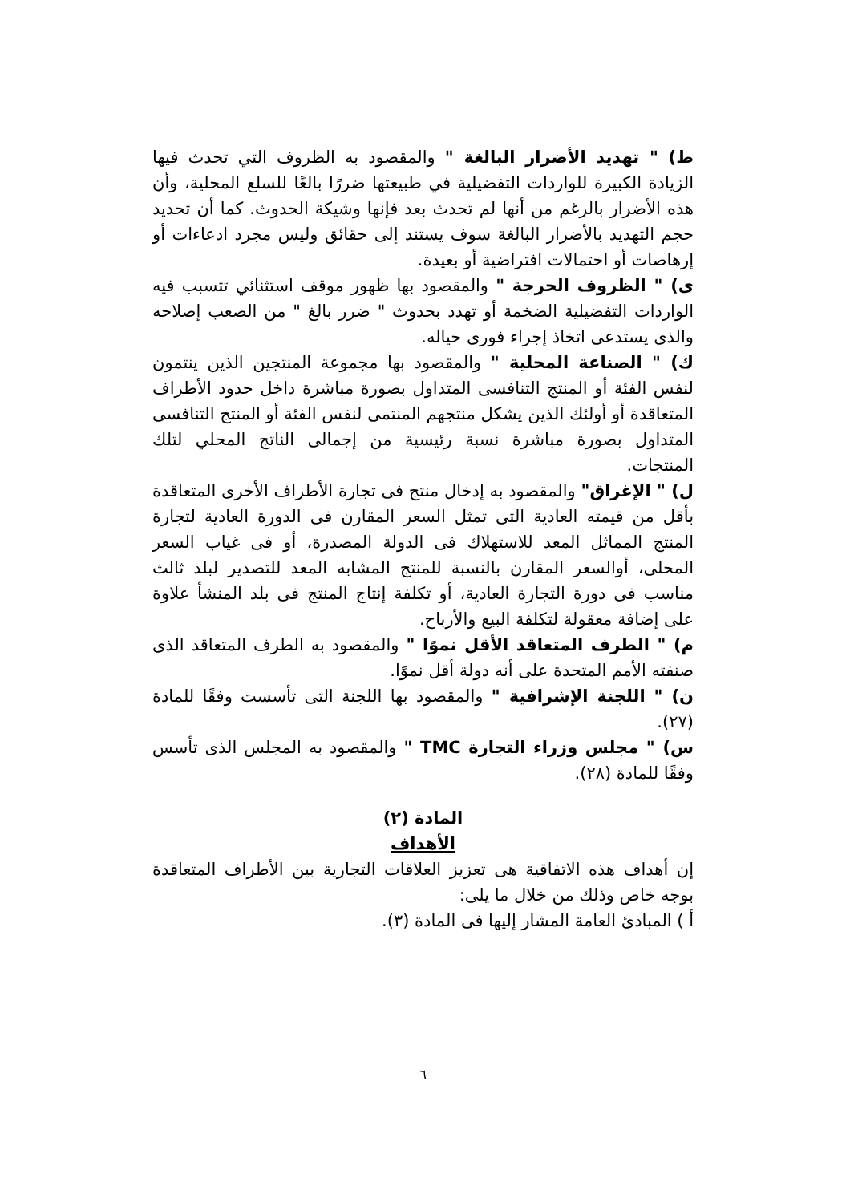ط) " تهديد الأضرار البالغة " والمقصود به الظروف التي تحدث فيها الزيادة الكبيرة للواردات التفضيلية في طبيعتها ضررًا بالغًا للسلع المحلية، وأن هذه الأضرار بالرغم من أنها لم تحدث بعد فإنها وشيكة الحدوث. كما أن تحديد حجم التهديد بالأضرار البالغة سوف يستند إلى حقائق وليس مجرد ادعاءات أو إرهاصات أو احتمالات افتراضية أو بعيدة.
ى) " الظروف الحرجة " والمقصود بها ظهور موقف استثنائي تتسبب فيه الواردات التفضيلية الضخمة أو تهدد بحدوث " ضرر بالغ " من الصعب إصلاحه والذى يستدعى اتخاذ إجراء فورى حياله.
ك) " الصناعة المحلية " والمقصود بها مجموعة المنتجين الذين ينتمون لنفس الفئة أو المنتج التنافسى المتداول بصورة مباشرة داخل حدود الأطراف المتعاقدة أو أولئك الذين يشكل منتجهم المنتمى لنفس الفئة أو المنتج التنافسى المتداول بصورة مباشرة نسبة رئيسية من إجمالى الناتج المحلي لتلك المنتجات.
ل) " الإغراق" والمقصود به إدخال منتج فى تجارة الأطراف الأخرى المتعاقدة بأقل من قيمته العادية التى تمثل السعر المقارن فى الدورة العادية لتجارة المنتج المماثل المعد للاستهلاك فى الدولة المصدرة، أو فى غياب السعر المحلى، أوالسعر المقارن بالنسبة للمنتج المشابه المعد للتصدير لبلد ثالث مناسب فى دورة التجارة العادية، أو تكلفة إنتاج المنتج فى بلد المنشأ علاوة على إضافة معقولة لتكلفة البيع والأرباح.
م) " الطرف المتعاقد الأقل نموًا " والمقصود به الطرف المتعاقد الذى صنفته الأمم المتحدة على أنه دولة أقل نموًا.
ن) " اللجنة الإشرافية " والمقصود بها اللجنة التى تأسست وفقًا للمادة (٢٧).
س) " مجلس وزراء التجارة TMC " والمقصود به المجلس الذى تأسس وفقًا للمادة (٢٨).
المادة (٢)
الأهداف
إن أهداف هذه الاتفاقية هى تعزيز العلاقات التجارية بين الأطراف المتعاقدة بوجه خاص وذلك من خلال ما يلى:
أ ) المبادئ العامة المشار إليها فى المادة (٣).
٦